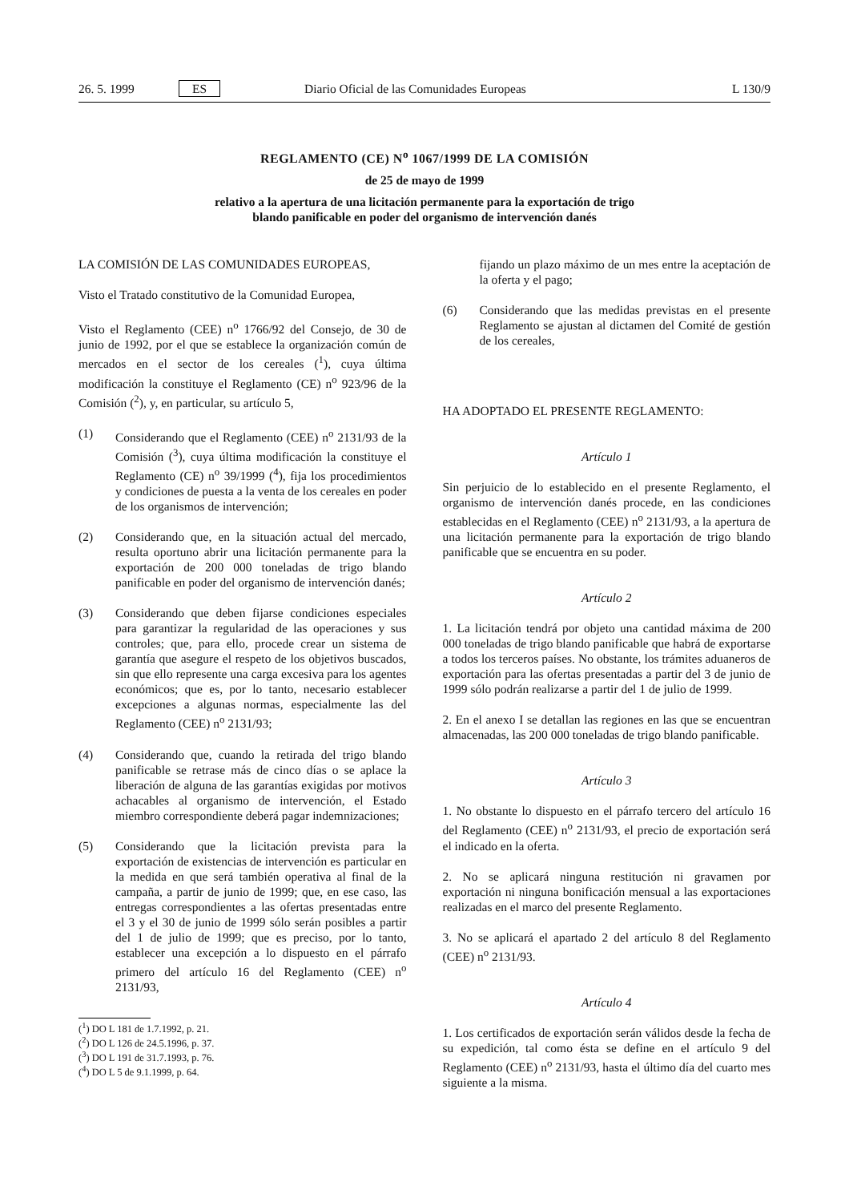26. 5. 1999 ES Diario Oficial de las Comunidades Europeas L 130/9
REGLAMENTO (CE) N<sup>o</sup> 1067/1999 DE LA COMISIÓN
de 25 de mayo de 1999
relativo a la apertura de una licitación permanente para la exportación de trigo
blando panificable en poder del organismo de intervención danés
LA COMISIÓN DE LAS COMUNIDADES EUROPEAS,
Visto el Tratado constitutivo de la Comunidad Europea,
Visto el Reglamento (CEE) n<sup>o</sup> 1766/92 del Consejo, de 30 de junio de 1992, por el que se establece la organización común de mercados en el sector de los cereales (<sup>1</sup>), cuya última modificación la constituye el Reglamento (CE) n<sup>o</sup> 923/96 de la Comisión (<sup>2</sup>), y, en particular, su artículo 5,
(1) Considerando que el Reglamento (CEE) n<sup>o</sup> 2131/93 de la Comisión (<sup>3</sup>), cuya última modificación la constituye el Reglamento (CE) n<sup>o</sup> 39/1999 (<sup>4</sup>), fija los procedimientos y condiciones de puesta a la venta de los cereales en poder de los organismos de intervención;
(2) Considerando que, en la situación actual del mercado, resulta oportuno abrir una licitación permanente para la exportación de 200 000 toneladas de trigo blando panificable en poder del organismo de intervención danés;
(3) Considerando que deben fijarse condiciones especiales para garantizar la regularidad de las operaciones y sus controles; que, para ello, procede crear un sistema de garantía que asegure el respeto de los objetivos buscados, sin que ello represente una carga excesiva para los agentes económicos; que es, por lo tanto, necesario establecer excepciones a algunas normas, especialmente las del Reglamento (CEE) n<sup>o</sup> 2131/93;
(4) Considerando que, cuando la retirada del trigo blando panificable se retrase más de cinco días o se aplace la liberación de alguna de las garantías exigidas por motivos achacables al organismo de intervención, el Estado miembro correspondiente deberá pagar indemnizaciones;
(5) Considerando que la licitación prevista para la exportación de existencias de intervención es particular en la medida en que será también operativa al final de la campaña, a partir de junio de 1999; que, en ese caso, las entregas correspondientes a las ofertas presentadas entre el 3 y el 30 de junio de 1999 sólo serán posibles a partir del 1 de julio de 1999; que es preciso, por lo tanto, establecer una excepción a lo dispuesto en el párrafo primero del artículo 16 del Reglamento (CEE) n<sup>o</sup> 2131/93,
(<sup>1</sup>) DO L 181 de 1.7.1992, p. 21.
(<sup>2</sup>) DO L 126 de 24.5.1996, p. 37.
(<sup>3</sup>) DO L 191 de 31.7.1993, p. 76.
(<sup>4</sup>) DO L 5 de 9.1.1999, p. 64.
fijando un plazo máximo de un mes entre la aceptación de la oferta y el pago;
(6) Considerando que las medidas previstas en el presente Reglamento se ajustan al dictamen del Comité de gestión de los cereales,
HA ADOPTADO EL PRESENTE REGLAMENTO:
Artículo 1
Sin perjuicio de lo establecido en el presente Reglamento, el organismo de intervención danés procede, en las condiciones establecidas en el Reglamento (CEE) n<sup>o</sup> 2131/93, a la apertura de una licitación permanente para la exportación de trigo blando panificable que se encuentra en su poder.
Artículo 2
1. La licitación tendrá por objeto una cantidad máxima de 200 000 toneladas de trigo blando panificable que habrá de exportarse a todos los terceros países. No obstante, los trámites aduaneros de exportación para las ofertas presentadas a partir del 3 de junio de 1999 sólo podrán realizarse a partir del 1 de julio de 1999.
2. En el anexo I se detallan las regiones en las que se encuentran almacenadas, las 200 000 toneladas de trigo blando panificable.
Artículo 3
1. No obstante lo dispuesto en el párrafo tercero del artículo 16 del Reglamento (CEE) n<sup>o</sup> 2131/93, el precio de exportación será el indicado en la oferta.
2. No se aplicará ninguna restitución ni gravamen por exportación ni ninguna bonificación mensual a las exportaciones realizadas en el marco del presente Reglamento.
3. No se aplicará el apartado 2 del artículo 8 del Reglamento (CEE) n<sup>o</sup> 2131/93.
Artículo 4
1. Los certificados de exportación serán válidos desde la fecha de su expedición, tal como ésta se define en el artículo 9 del Reglamento (CEE) n<sup>o</sup> 2131/93, hasta el último día del cuarto mes siguiente a la misma.